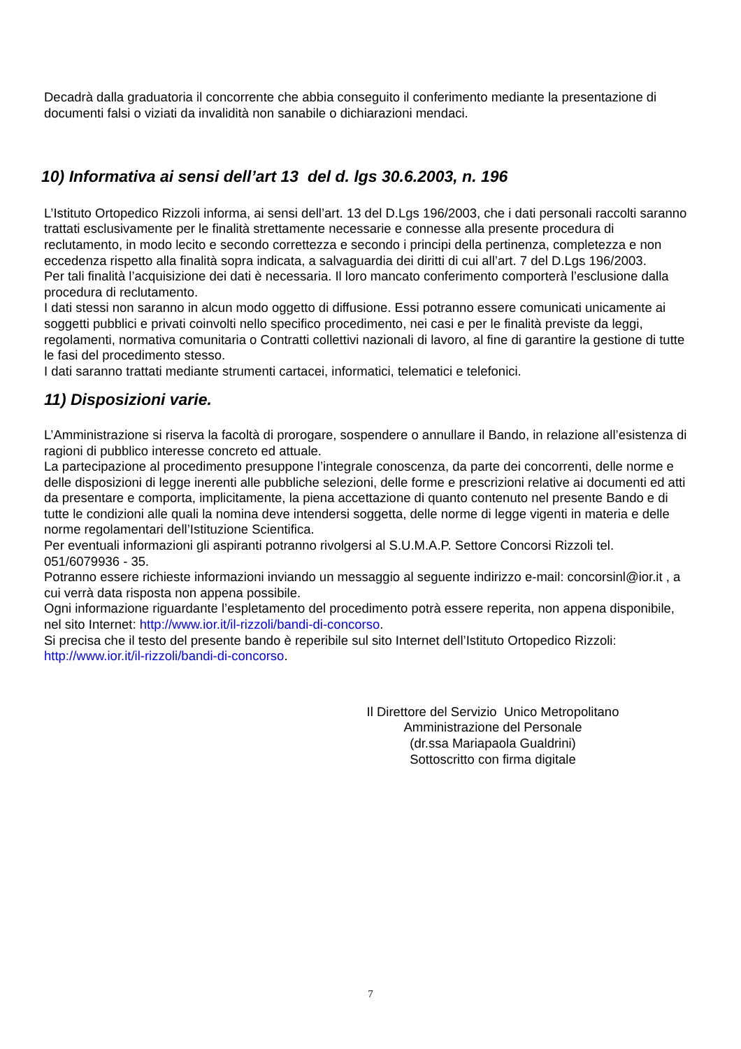Decadrà dalla graduatoria il concorrente che abbia conseguito il conferimento mediante la presentazione di documenti falsi o viziati da invalidità non sanabile o dichiarazioni mendaci.
10) Informativa ai sensi dell’art 13 del d. lgs 30.6.2003, n. 196
L’Istituto Ortopedico Rizzoli informa, ai sensi dell’art. 13 del D.Lgs 196/2003, che i dati personali raccolti saranno trattati esclusivamente per le finalità strettamente necessarie e connesse alla presente procedura di reclutamento, in modo lecito e secondo correttezza e secondo i principi della pertinenza, completezza e non eccedenza rispetto alla finalità sopra indicata, a salvaguardia dei diritti di cui all’art. 7 del D.Lgs 196/2003.
Per tali finalità l’acquisizione dei dati è necessaria. Il loro mancato conferimento comporterà l’esclusione dalla procedura di reclutamento.
I dati stessi non saranno in alcun modo oggetto di diffusione. Essi potranno essere comunicati unicamente ai soggetti pubblici e privati coinvolti nello specifico procedimento, nei casi e per le finalità previste da leggi, regolamenti, normativa comunitaria o Contratti collettivi nazionali di lavoro, al fine di garantire la gestione di tutte le fasi del procedimento stesso.
I dati saranno trattati mediante strumenti cartacei, informatici, telematici e telefonici.
11) Disposizioni varie.
L’Amministrazione si riserva la facoltà di prorogare, sospendere o annullare il Bando, in relazione all’esistenza di ragioni di pubblico interesse concreto ed attuale.
La partecipazione al procedimento presuppone l’integrale conoscenza, da parte dei concorrenti, delle norme e delle disposizioni di legge inerenti alle pubbliche selezioni, delle forme e prescrizioni relative ai documenti ed atti da presentare e comporta, implicitamente, la piena accettazione di quanto contenuto nel presente Bando e di tutte le condizioni alle quali la nomina deve intendersi soggetta, delle norme di legge vigenti in materia e delle norme regolamentari dell’Istituzione Scientifica.
Per eventuali informazioni gli aspiranti potranno rivolgersi al S.U.M.A.P. Settore Concorsi Rizzoli tel. 051/6079936 - 35.
Potranno essere richieste informazioni inviando un messaggio al seguente indirizzo e-mail: concorsinl@ior.it , a cui verrà data risposta non appena possibile.
Ogni informazione riguardante l’espletamento del procedimento potrà essere reperita, non appena disponibile, nel sito Internet: http://www.ior.it/il-rizzoli/bandi-di-concorso.
Si precisa che il testo del presente bando è reperibile sul sito Internet dell’Istituto Ortopedico Rizzoli: http://www.ior.it/il-rizzoli/bandi-di-concorso.
Il Direttore del Servizio Unico Metropolitano
Amministrazione del Personale
(dr.ssa Mariapaola Gualdrini)
Sottoscritto con firma digitale
7